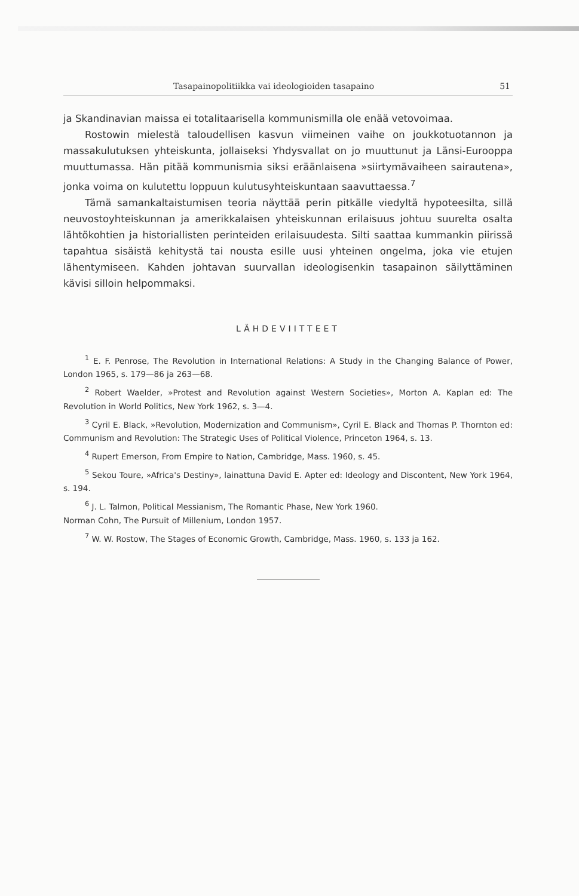Tasapainopolitiikka vai ideologioiden tasapaino 51
ja Skandinavian maissa ei totalitaarisella kommunismilla ole enää vetovoimaa.
Rostowin mielestä taloudellisen kasvun viimeinen vaihe on joukkotuotannon ja massakulutuksen yhteiskunta, jollaiseksi Yhdysvallat on jo muuttunut ja Länsi-Eurooppa muuttumassa. Hän pitää kommunismia siksi eräänlaisena »siirtymävaiheen sairautena», jonka voima on kulutettu loppuun kulutusyhteiskuntaan saavuttaessa.<sup>7</sup>
Tämä samankaltaistumisen teoria näyttää perin pitkälle viedyltä hypoteesilta, sillä neuvostoyhteiskunnan ja amerikkalaisen yhteiskunnan erilaisuus johtuu suurelta osalta lähtökohtien ja historiallisten perinteiden erilaisuudesta. Silti saattaa kummankin piirissä tapahtua sisäistä kehitystä tai nousta esille uusi yhteinen ongelma, joka vie etujen lähentymiseen. Kahden johtavan suurvallan ideologisenkin tasapainon säilyttäminen kävisi silloin helpommaksi.
LÄHDEVIITTEET
<sup>1</sup> E. F. Penrose, The Revolution in International Relations: A Study in the Changing Balance of Power, London 1965, s. 179—86 ja 263—68.
<sup>2</sup> Robert Waelder, »Protest and Revolution against Western Societies», Morton A. Kaplan ed: The Revolution in World Politics, New York 1962, s. 3—4.
<sup>3</sup> Cyril E. Black, »Revolution, Modernization and Communism», Cyril E. Black and Thomas P. Thornton ed: Communism and Revolution: The Strategic Uses of Political Violence, Princeton 1964, s. 13.
<sup>4</sup> Rupert Emerson, From Empire to Nation, Cambridge, Mass. 1960, s. 45.
<sup>5</sup> Sekou Toure, »Africa's Destiny», lainattuna David E. Apter ed: Ideology and Discontent, New York 1964, s. 194.
<sup>6</sup> J. L. Talmon, Political Messianism, The Romantic Phase, New York 1960.
Norman Cohn, The Pursuit of Millenium, London 1957.
<sup>7</sup> W. W. Rostow, The Stages of Economic Growth, Cambridge, Mass. 1960, s. 133 ja 162.